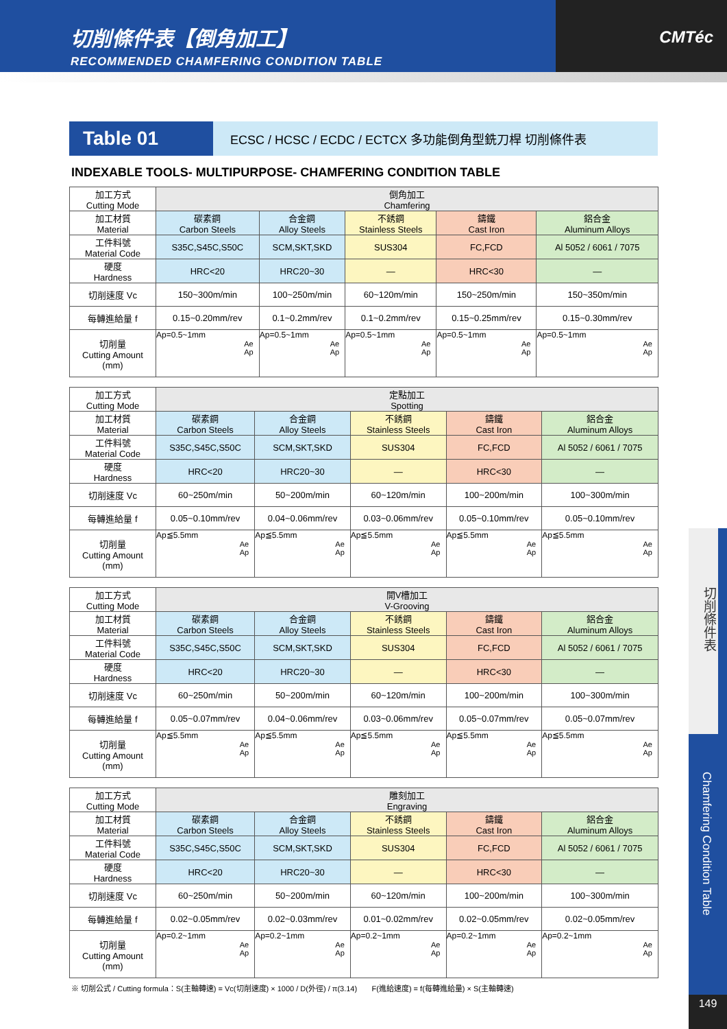切削條件表【倒角加工】
RECOMMENDED CHAMFERING CONDITION TABLE
CMTéc
Table 01
ECSC / HCSC / ECDC / ECTCX 多功能倒角型銑刀桿 切削條件表
INDEXABLE TOOLS- MULTIPURPOSE- CHAMFERING CONDITION TABLE
| 加工方式 Cutting Mode | 倒角加工 Chamfering | | | | |
| 加工材質 Material | 碳素鋼 Carbon Steels | 合金鋼 Alloy Steels | 不銹鋼 Stainless Steels | 鑄鐵 Cast Iron | 鋁合金 Aluminum Alloys |
| 工件料號 Material Code | S35C,S45C,S50C | SCM,SKT,SKD | SUS304 | FC,FCD | Al 5052 / 6061 / 7075 |
| 硬度 Hardness | HRC<20 | HRC20~30 | — | HRC<30 | — |
| 切削速度 Vc | 150~300m/min | 100~250m/min | 60~120m/min | 150~250m/min | 150~350m/min |
| 每轉進給量 f | 0.15~0.20mm/rev | 0.1~0.2mm/rev | 0.1~0.2mm/rev | 0.15~0.25mm/rev | 0.15~0.30mm/rev |
| 切削量 Cutting Amount (mm) | Ap=0.5~1mm Ae Ap | Ap=0.5~1mm Ae Ap | Ap=0.5~1mm Ae Ap | Ap=0.5~1mm Ae Ap | Ap=0.5~1mm Ae Ap |
| 加工方式 Cutting Mode | 定點加工 Spotting | | | | |
| 加工材質 Material | 碳素鋼 Carbon Steels | 合金鋼 Alloy Steels | 不銹鋼 Stainless Steels | 鑄鐵 Cast Iron | 鋁合金 Aluminum Alloys |
| 工件料號 Material Code | S35C,S45C,S50C | SCM,SKT,SKD | SUS304 | FC,FCD | Al 5052 / 6061 / 7075 |
| 硬度 Hardness | HRC<20 | HRC20~30 | — | HRC<30 | — |
| 切削速度 Vc | 60~250m/min | 50~200m/min | 60~120m/min | 100~200m/min | 100~300m/min |
| 每轉進給量 f | 0.05~0.10mm/rev | 0.04~0.06mm/rev | 0.03~0.06mm/rev | 0.05~0.10mm/rev | 0.05~0.10mm/rev |
| 切削量 Cutting Amount (mm) | Ap≦5.5mm Ae Ap | Ap≦5.5mm Ae Ap | Ap≦5.5mm Ae Ap | Ap≦5.5mm Ae Ap | Ap≦5.5mm Ae Ap |
| 加工方式 Cutting Mode | 開V槽加工 V-Grooving | | | | |
| 加工材質 Material | 碳素鋼 Carbon Steels | 合金鋼 Alloy Steels | 不銹鋼 Stainless Steels | 鑄鐵 Cast Iron | 鋁合金 Aluminum Alloys |
| 工件料號 Material Code | S35C,S45C,S50C | SCM,SKT,SKD | SUS304 | FC,FCD | Al 5052 / 6061 / 7075 |
| 硬度 Hardness | HRC<20 | HRC20~30 | — | HRC<30 | — |
| 切削速度 Vc | 60~250m/min | 50~200m/min | 60~120m/min | 100~200m/min | 100~300m/min |
| 每轉進給量 f | 0.05~0.07mm/rev | 0.04~0.06mm/rev | 0.03~0.06mm/rev | 0.05~0.07mm/rev | 0.05~0.07mm/rev |
| 切削量 Cutting Amount (mm) | Ap≦5.5mm Ae Ap | Ap≦5.5mm Ae Ap | Ap≦5.5mm Ae Ap | Ap≦5.5mm Ae Ap | Ap≦5.5mm Ae Ap |
| 加工方式 Cutting Mode | 雕刻加工 Engraving | | | | |
| 加工材質 Material | 碳素鋼 Carbon Steels | 合金鋼 Alloy Steels | 不銹鋼 Stainless Steels | 鑄鐵 Cast Iron | 鋁合金 Aluminum Alloys |
| 工件料號 Material Code | S35C,S45C,S50C | SCM,SKT,SKD | SUS304 | FC,FCD | Al 5052 / 6061 / 7075 |
| 硬度 Hardness | HRC<20 | HRC20~30 | — | HRC<30 | — |
| 切削速度 Vc | 60~250m/min | 50~200m/min | 60~120m/min | 100~200m/min | 100~300m/min |
| 每轉進給量 f | 0.02~0.05mm/rev | 0.02~0.03mm/rev | 0.01~0.02mm/rev | 0.02~0.05mm/rev | 0.02~0.05mm/rev |
| 切削量 Cutting Amount (mm) | Ap=0.2~1mm Ae Ap | Ap=0.2~1mm Ae Ap | Ap=0.2~1mm Ae Ap | Ap=0.2~1mm Ae Ap | Ap=0.2~1mm Ae Ap |
※ 切削公式 / Cutting formula：S(主軸轉速) = Vc(切削速度) × 1000 / D(外徑) / π(3.14) F(進給速度) = f(每轉進給量) × S(主軸轉速)
切削條件表
Chamfering Condition Table
149